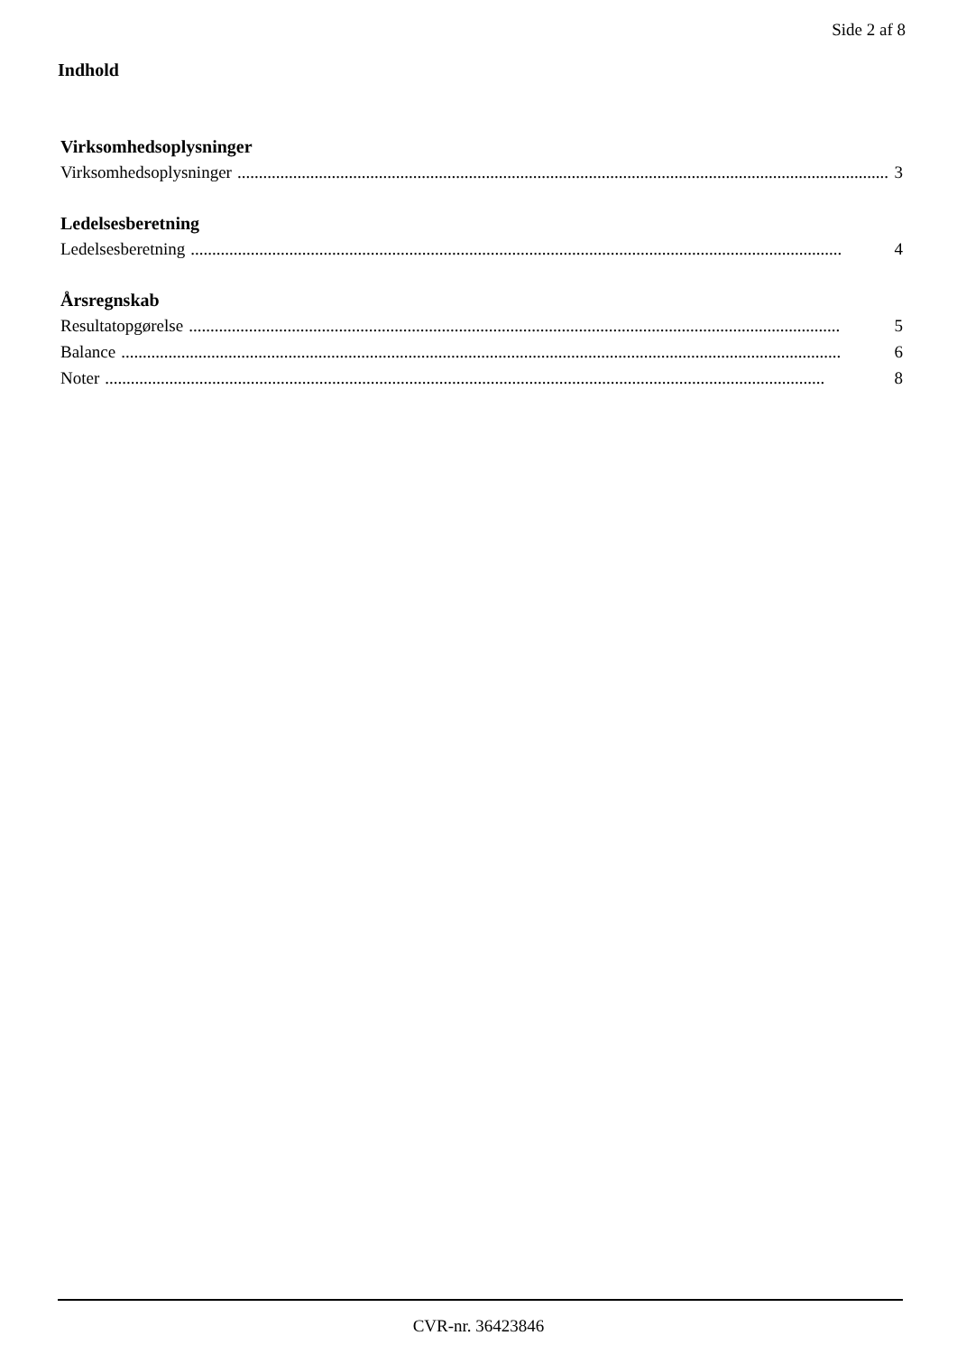Side 2 af 8
Indhold
Virksomhedsoplysninger
Virksomhedsoplysninger........................................................................................................................................................ 3
Ledelsesberetning
Ledelsesberetning........................................................................................................................................................ 4
Årsregnskab
Resultatopgørelse........................................................................................................................................................ 5
Balance........................................................................................................................................................................ 6
Noter........................................................................................................................................................................ 8
CVR-nr. 36423846